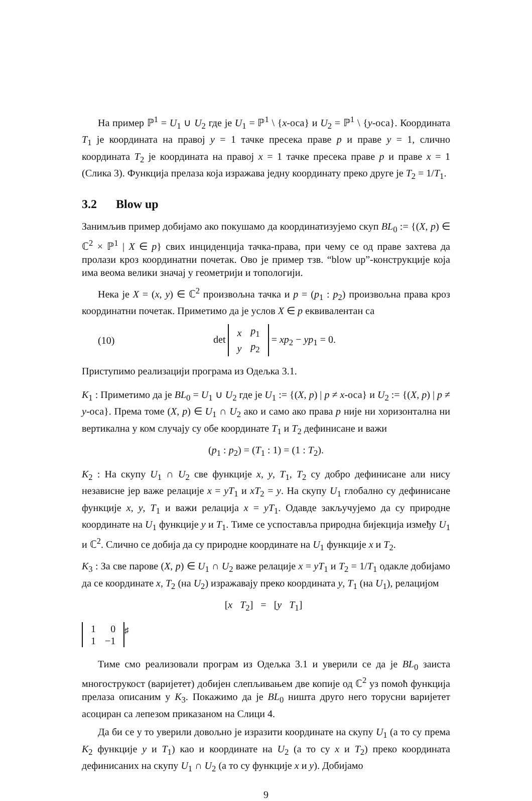На пример ℙ<sup>1</sup> = U<sub>1</sub> ∪ U<sub>2</sub> где је U<sub>1</sub> = ℙ<sup>1</sup> \ {x-оса} и U<sub>2</sub> = ℙ<sup>1</sup> \ {y-оса}. Координата T<sub>1</sub> је координата на правој y = 1 тачке пресека праве p и праве y = 1, слично координата T<sub>2</sub> је координата на правој x = 1 тачке пресека праве p и праве x = 1 (Слика 3). Функција прелаза која изражава једну координату преко друге је T<sub>2</sub> = 1/T<sub>1</sub>.
3.2 Blow up
Занимљив пример добијамо ако покушамо да координатизујемо скуп BL<sub>0</sub> := {(X, p) ∈ ℂ<sup>2</sup> × ℙ<sup>1</sup> | X ∈ p} свих инциденција тачка-права, при чему се од праве захтева да пролази кроз координатни почетак. Ово је пример тзв. “blow up”-конструкције која има веома велики значај у геометрији и топологији.
Нека је X = (x, y) ∈ ℂ<sup>2</sup> произвољна тачка и p = (p<sub>1</sub> : p<sub>2</sub>) произвољна права кроз координатни почетак. Приметимо да је услов X ∈ p еквивалентан са
(10) det
| x | p<sub>1</sub> |
| y | p<sub>2</sub> |
= xp<sub>2</sub> − yp<sub>1</sub> = 0.
Приступимо реализацији програма из Одељка 3.1.
K<sub>1</sub> : Приметимо да је BL<sub>0</sub> = U<sub>1</sub> ∪ U<sub>2</sub> где је U<sub>1</sub> := {(X, p) | p ≠ x-оса} и U<sub>2</sub> := {(X, p) | p ≠ y-оса}. Према томе (X, p) ∈ U<sub>1</sub> ∩ U<sub>2</sub> ако и само ако права p није ни хоризонтална ни вертикална у ком случају су обе координате T<sub>1</sub> и T<sub>2</sub> дефинисане и важи
(p<sub>1</sub> : p<sub>2</sub>) = (T<sub>1</sub> : 1) = (1 : T<sub>2</sub>).
K<sub>2</sub> : На скупу U<sub>1</sub> ∩ U<sub>2</sub> све функције x, y, T<sub>1</sub>, T<sub>2</sub> су добро дефинисане али нису независне јер важе релације x = yT<sub>1</sub> и xT<sub>2</sub> = y. На скупу U<sub>1</sub> глобално су дефинисане функције x, y, T<sub>1</sub> и важи релација x = yT<sub>1</sub>. Одавде закључујемо да су природне координате на U<sub>1</sub> функције y и T<sub>1</sub>. Тиме се успоставља природна бијекција између U<sub>1</sub> и ℂ<sup>2</sup>. Слично се добија да су природне координате на U<sub>1</sub> функције x и T<sub>2</sub>.
K<sub>3</sub> : За све парове (X, p) ∈ U<sub>1</sub> ∩ U<sub>2</sub> важе релације x = yT<sub>1</sub> и T<sub>2</sub> = 1/T<sub>1</sub> одакле добијамо да се координате x, T<sub>2</sub> (на U<sub>2</sub>) изражавају преко координата y, T<sub>1</sub> (на U<sub>1</sub>), релацијом
[x T<sub>2</sub>] = [y T<sub>1</sub>]
| 1 | 0 |
| 1 | −1 |
<sup>♯</sup>
Тиме смо реализовали програм из Одељка 3.1 и уверили се да је BL<sub>0</sub> заиста многострукост (варијетет) добијен слепљивањем две копије од ℂ<sup>2</sup> уз помоћ функција прелаза описаним у K<sub>3</sub>. Покажимо да је BL<sub>0</sub> ништа друго него торусни варијетет асоциран са лепезом приказаном на Слици 4.
Да би се у то уверили довољно је изразити координате на скупу U<sub>1</sub> (а то су према K<sub>2</sub> функције y и T<sub>1</sub>) као и координате на U<sub>2</sub> (а то су x и T<sub>2</sub>) преко координата дефинисаних на скупу U<sub>1</sub> ∩ U<sub>2</sub> (а то су функције x и y). Добијамо
9